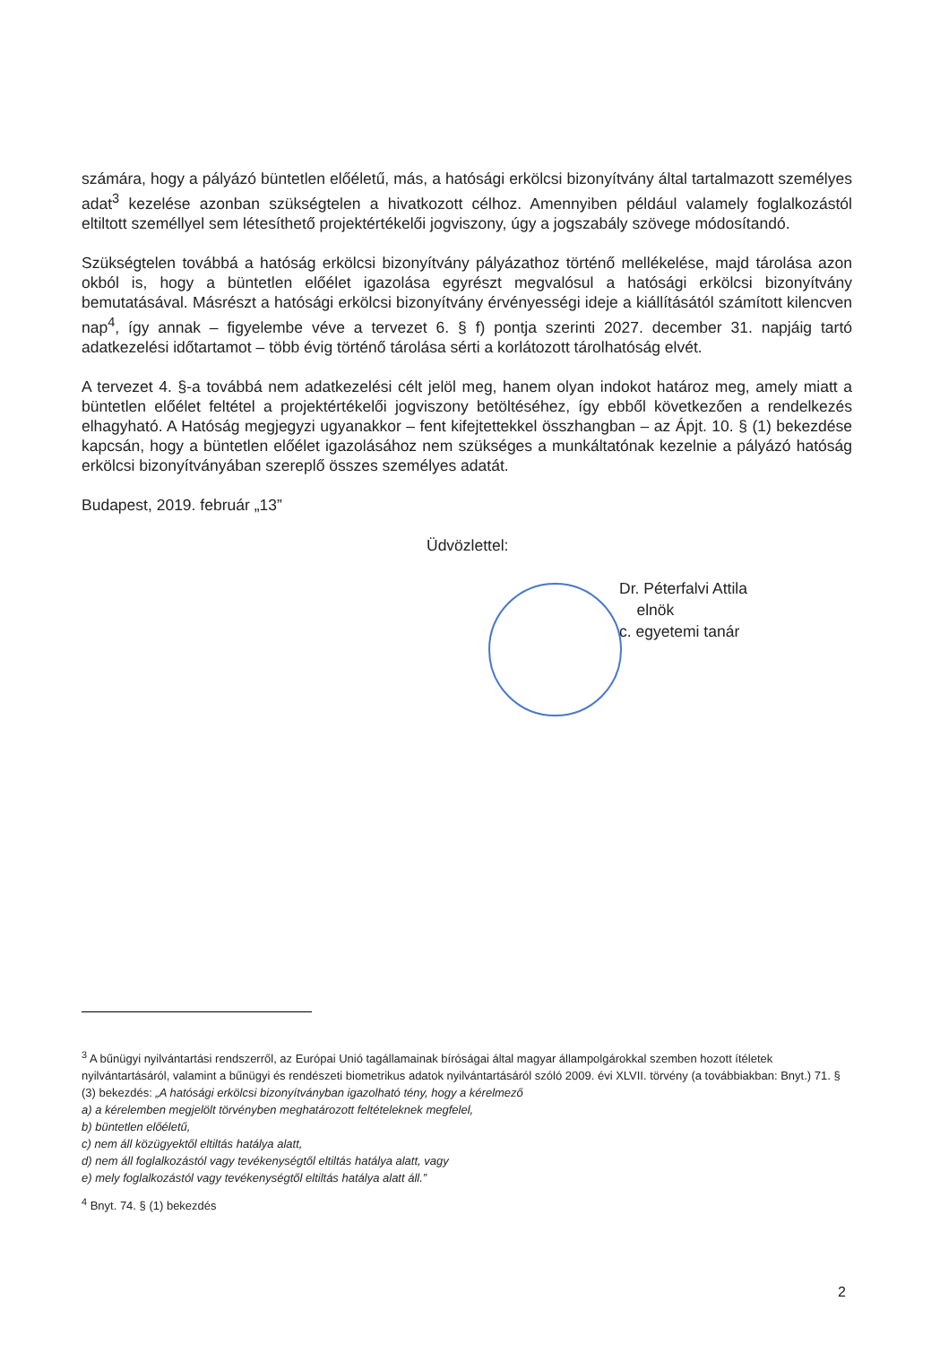számára, hogy a pályázó büntetlen előéletű, más, a hatósági erkölcsi bizonyítvány által tartalmazott személyes adat<sup>3</sup> kezelése azonban szükségtelen a hivatkozott célhoz. Amennyiben például valamely foglalkozástól eltiltott személlyel sem létesíthető projektértékelői jogviszony, úgy a jogszabály szövege módosítandó.
Szükségtelen továbbá a hatóság erkölcsi bizonyítvány pályázathoz történő mellékelése, majd tárolása azon okból is, hogy a büntetlen előélet igazolása egyrészt megvalósul a hatósági erkölcsi bizonyítvány bemutatásával. Másrészt a hatósági erkölcsi bizonyítvány érvényességi ideje a kiállításától számított kilencven nap<sup>4</sup>, így annak – figyelembe véve a tervezet 6. § f) pontja szerinti 2027. december 31. napjáig tartó adatkezelési időtartamot – több évig történő tárolása sérti a korlátozott tárolhatóság elvét.
A tervezet 4. §-a továbbá nem adatkezelési célt jelöl meg, hanem olyan indokot határoz meg, amely miatt a büntetlen előélet feltétel a projektértékelői jogviszony betöltéséhez, így ebből következően a rendelkezés elhagyható. A Hatóság megjegyzi ugyanakkor – fent kifejtettekkel összhangban – az Ápjt. 10. § (1) bekezdése kapcsán, hogy a büntetlen előélet igazolásához nem szükséges a munkáltatónak kezelnie a pályázó hatóság erkölcsi bizonyítványában szereplő összes személyes adatát.
Budapest, 2019. február „13”
Üdvözlettel:
Dr. Péterfalvi Attila
elnök
c. egyetemi tanár
<sup>3</sup> A bűnügyi nyilvántartási rendszerről, az Európai Unió tagállamainak bíróságai által magyar állampolgárokkal szemben hozott ítéletek nyilvántartásáról, valamint a bűnügyi és rendészeti biometrikus adatok nyilvántartásáról szóló 2009. évi XLVII. törvény (a továbbiakban: Bnyt.) 71. § (3) bekezdés: „A hatósági erkölcsi bizonyítványban igazolható tény, hogy a kérelmező
a) a kérelemben megjelölt törvényben meghatározott feltételeknek megfelel,
b) büntetlen előéletű,
c) nem áll közügyektől eltiltás hatálya alatt,
d) nem áll foglalkozástól vagy tevékenységtől eltiltás hatálya alatt, vagy
e) mely foglalkozástól vagy tevékenységtől eltiltás hatálya alatt áll.”
<sup>4</sup> Bnyt. 74. § (1) bekezdés
2